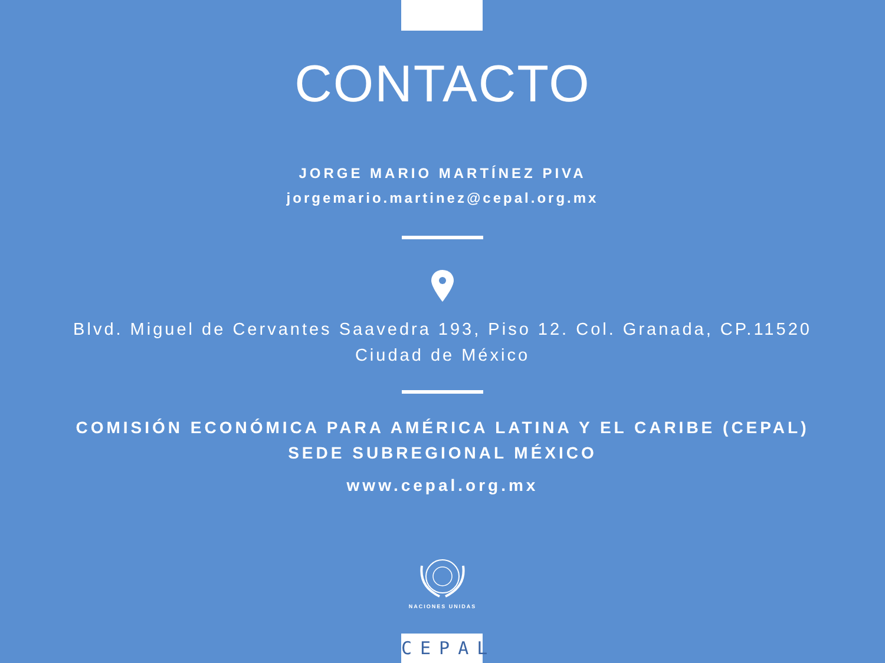CONTACTO
JORGE MARIO MARTÍNEZ PIVA
jorgemario.martinez@cepal.org.mx
Blvd. Miguel de Cervantes Saavedra 193, Piso 12. Col. Granada, CP.11520
Ciudad de México
COMISIÓN ECONÓMICA PARA AMÉRICA LATINA Y EL CARIBE (CEPAL)
SEDE SUBREGIONAL MÉXICO
www.cepal.org.mx
NACIONES UNIDAS
CEPAL